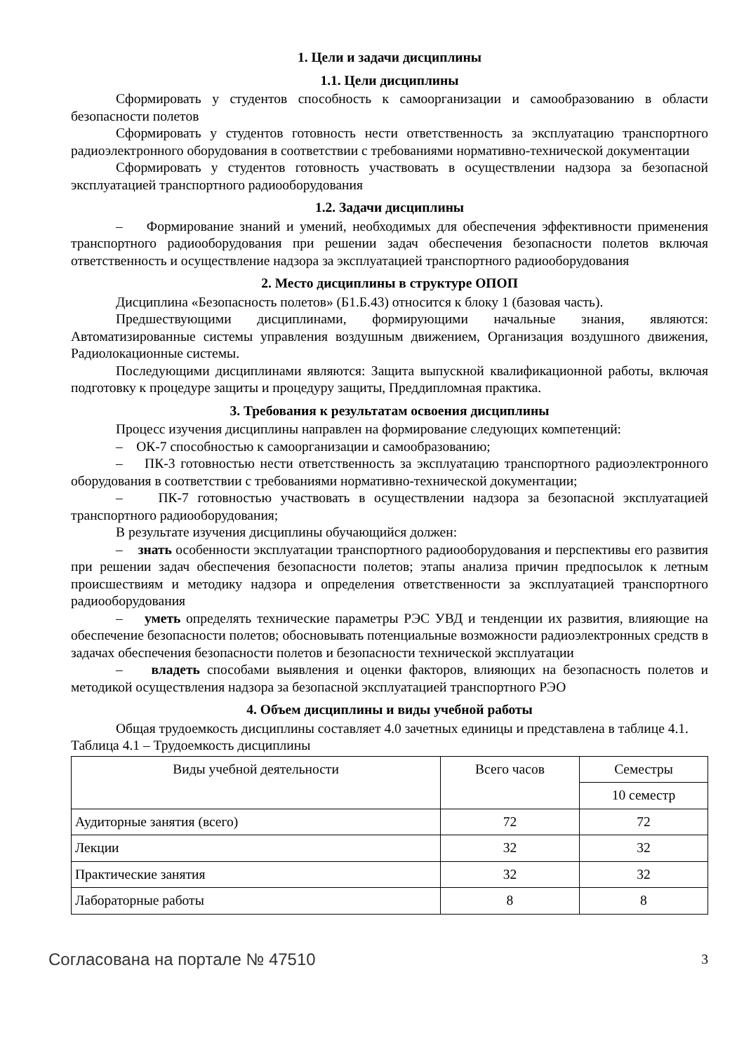1. Цели и задачи дисциплины
1.1. Цели дисциплины
Сформировать у студентов способность к самоорганизации и самообразованию в области безопасности полетов
Сформировать у студентов готовность нести ответственность за эксплуатацию транспортного радиоэлектронного оборудования в соответствии с требованиями нормативно-технической документации
Сформировать у студентов готовность участвовать в осуществлении надзора за безопасной эксплуатацией транспортного радиооборудования
1.2. Задачи дисциплины
– Формирование знаний и умений, необходимых для обеспечения эффективности применения транспортного радиооборудования при решении задач обеспечения безопасности полетов включая ответственность и осуществление надзора за эксплуатацией транспортного радиооборудования
2. Место дисциплины в структуре ОПОП
Дисциплина «Безопасность полетов» (Б1.Б.43) относится к блоку 1 (базовая часть).
Предшествующими дисциплинами, формирующими начальные знания, являются: Автоматизированные системы управления воздушным движением, Организация воздушного движения, Радиолокационные системы.
Последующими дисциплинами являются: Защита выпускной квалификационной работы, включая подготовку к процедуре защиты и процедуру защиты, Преддипломная практика.
3. Требования к результатам освоения дисциплины
Процесс изучения дисциплины направлен на формирование следующих компетенций:
– ОК-7 способностью к самоорганизации и самообразованию;
– ПК-3 готовностью нести ответственность за эксплуатацию транспортного радиоэлектронного оборудования в соответствии с требованиями нормативно-технической документации;
– ПК-7 готовностью участвовать в осуществлении надзора за безопасной эксплуатацией транспортного радиооборудования;
В результате изучения дисциплины обучающийся должен:
– знать особенности эксплуатации транспортного радиооборудования и перспективы его развития при решении задач обеспечения безопасности полетов; этапы анализа причин предпосылок к летным происшествиям и методику надзора и определения ответственности за эксплуатацией транспортного радиооборудования
– уметь определять технические параметры РЭС УВД и тенденции их развития, влияющие на обеспечение безопасности полетов; обосновывать потенциальные возможности радиоэлектронных средств в задачах обеспечения безопасности полетов и безопасности технической эксплуатации
– владеть способами выявления и оценки факторов, влияющих на безопасность полетов и методикой осуществления надзора за безопасной эксплуатацией транспортного РЭО
4. Объем дисциплины и виды учебной работы
Общая трудоемкость дисциплины составляет 4.0 зачетных единицы и представлена в таблице 4.1.
Таблица 4.1 – Трудоемкость дисциплины
| Виды учебной деятельности | Всего часов | Семестры |
| --- | --- | --- |
| | | 10 семестр |
| Аудиторные занятия (всего) | 72 | 72 |
| Лекции | 32 | 32 |
| Практические занятия | 32 | 32 |
| Лабораторные работы | 8 | 8 |
Согласована на портале № 47510 3